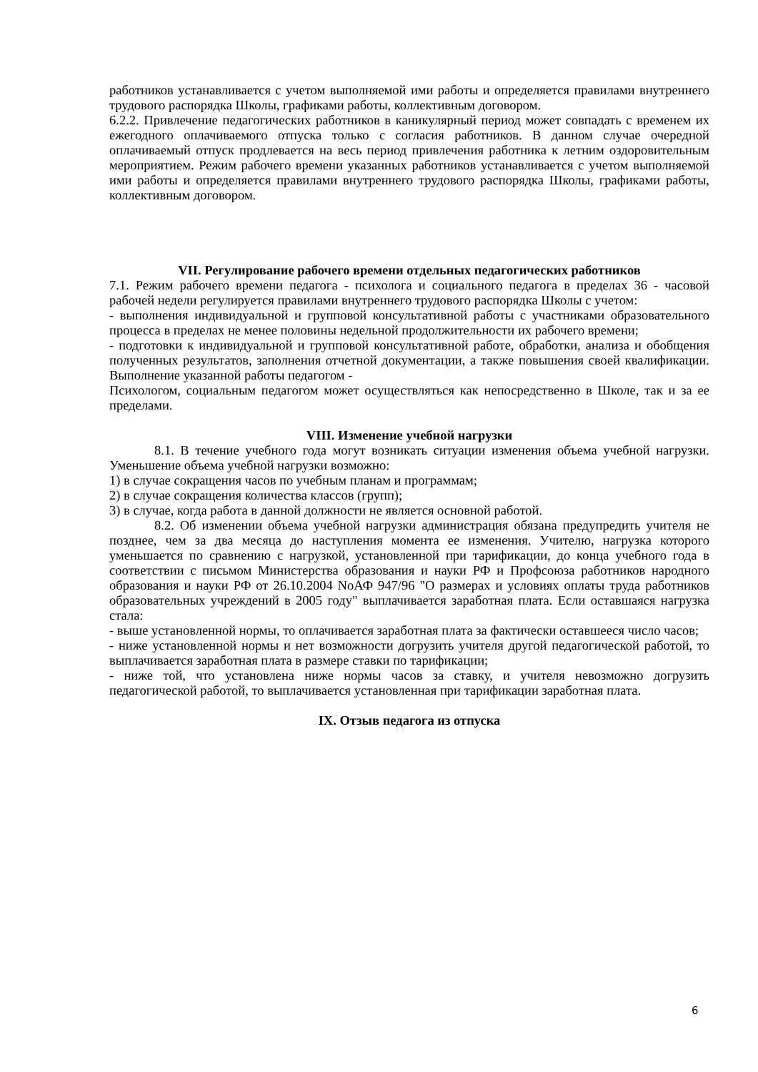работников устанавливается с учетом выполняемой ими работы и определяется правилами внутреннего трудового распорядка Школы, графиками работы, коллективным договором.
6.2.2. Привлечение педагогических работников в каникулярный период может совпадать с временем их ежегодного оплачиваемого отпуска только с согласия работников. В данном случае очередной оплачиваемый отпуск продлевается на весь период привлечения работника к летним оздоровительным мероприятием. Режим рабочего времени указанных работников устанавливается с учетом выполняемой ими работы и определяется правилами внутреннего трудового распорядка Школы, графиками работы, коллективным договором.
VII. Регулирование рабочего времени отдельных педагогических работников
7.1. Режим рабочего времени педагога - психолога и социального педагога в пределах 36 - часовой рабочей недели регулируется правилами внутреннего трудового распорядка Школы с учетом:
- выполнения индивидуальной и групповой консультативной работы с участниками образовательного процесса в пределах не менее половины недельной продолжительности их рабочего времени;
- подготовки к индивидуальной и групповой консультативной работе, обработки, анализа и обобщения полученных результатов, заполнения отчетной документации, а также повышения своей квалификации. Выполнение указанной работы педагогом -
Психологом, социальным педагогом может осуществляться как непосредственно в Школе, так и за ее пределами.
VIII. Изменение учебной нагрузки
8.1. В течение учебного года могут возникать ситуации изменения объема учебной нагрузки. Уменьшение объема учебной нагрузки возможно:
1) в случае сокращения часов по учебным планам и программам;
2) в случае сокращения количества классов (групп);
3) в случае, когда работа в данной должности не является основной работой.
8.2. Об изменении объема учебной нагрузки администрация обязана предупредить учителя не позднее, чем за два месяца до наступления момента ее изменения. Учителю, нагрузка которого уменьшается по сравнению с нагрузкой, установленной при тарификации, до конца учебного года в соответствии с письмом Министерства образования и науки РФ и Профсоюза работников народного образования и науки РФ от 26.10.2004 NoАФ 947/96 "О размерах и условиях оплаты труда работников образовательных учреждений в 2005 году" выплачивается заработная плата. Если оставшаяся нагрузка стала:
- выше установленной нормы, то оплачивается заработная плата за фактически оставшееся число часов;
- ниже установленной нормы и нет возможности догрузить учителя другой педагогической работой, то выплачивается заработная плата в размере ставки по тарификации;
- ниже той, что установлена ниже нормы часов за ставку, и учителя невозможно догрузить педагогической работой, то выплачивается установленная при тарификации заработная плата.
IX. Отзыв педагога из отпуска
6